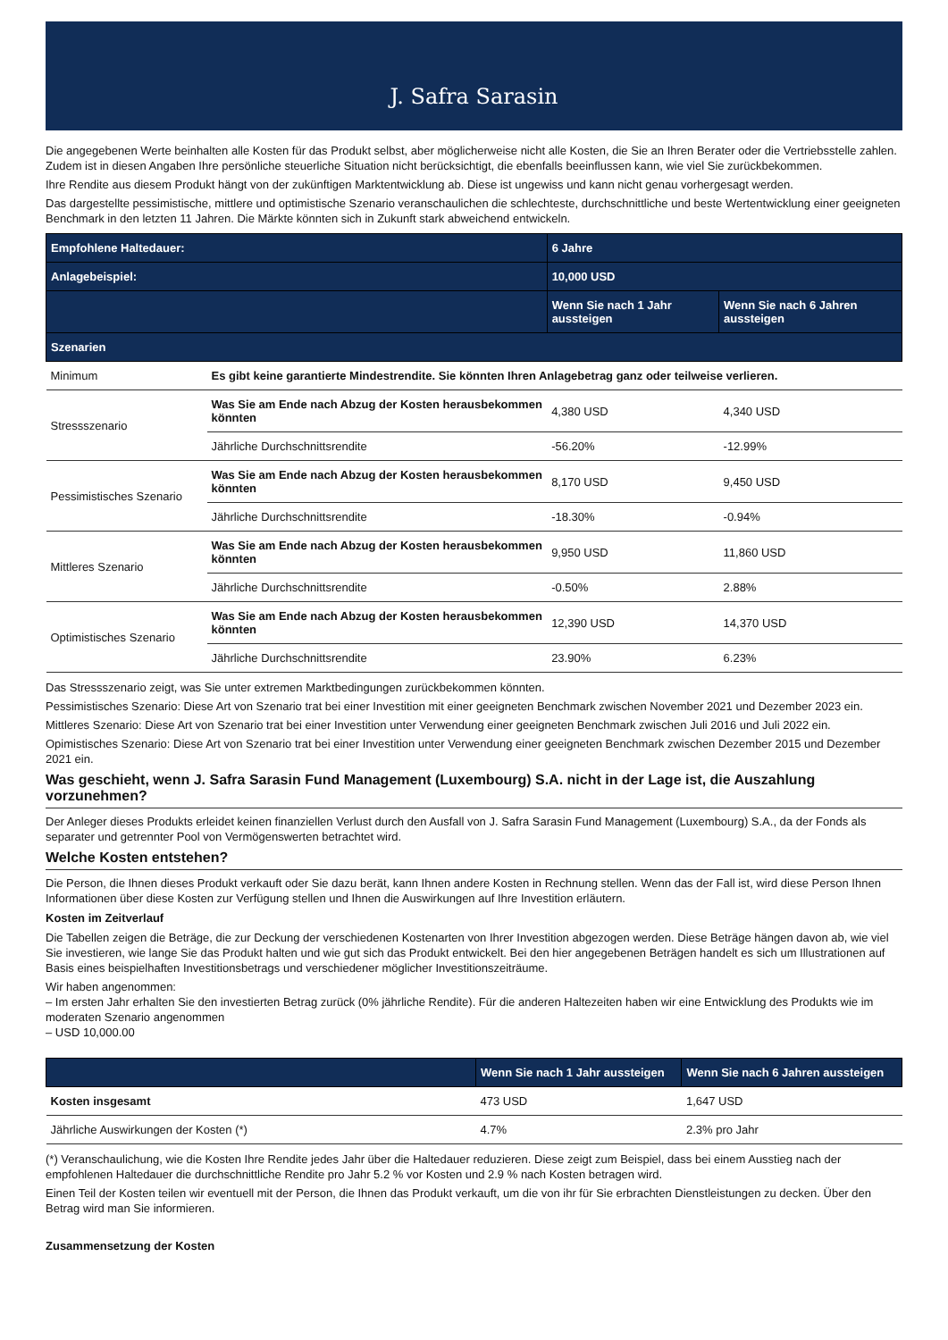J. Safra Sarasin
Die angegebenen Werte beinhalten alle Kosten für das Produkt selbst, aber möglicherweise nicht alle Kosten, die Sie an Ihren Berater oder die Vertriebsstelle zahlen. Zudem ist in diesen Angaben Ihre persönliche steuerliche Situation nicht berücksichtigt, die ebenfalls beeinflussen kann, wie viel Sie zurückbekommen.
Ihre Rendite aus diesem Produkt hängt von der zukünftigen Marktentwicklung ab. Diese ist ungewiss und kann nicht genau vorhergesagt werden.
Das dargestellte pessimistische, mittlere und optimistische Szenario veranschaulichen die schlechteste, durchschnittliche und beste Wertentwicklung einer geeigneten Benchmark in den letzten 11 Jahren. Die Märkte könnten sich in Zukunft stark abweichend entwickeln.
| Empfohlene Haltedauer: | | 6 Jahre | |
| --- | --- | --- | --- |
| Anlagebeispiel: | | 10,000 USD | |
| | | Wenn Sie nach 1 Jahr aussteigen | Wenn Sie nach 6 Jahren aussteigen |
| Szenarien | | | |
| Minimum | Es gibt keine garantierte Mindestrendite. Sie könnten Ihren Anlagebetrag ganz oder teilweise verlieren. | | |
| Stressszenario | Was Sie am Ende nach Abzug der Kosten herausbekommen könnten | 4,380 USD | 4,340 USD |
| | Jährliche Durchschnittsrendite | -56.20% | -12.99% |
| Pessimistisches Szenario | Was Sie am Ende nach Abzug der Kosten herausbekommen könnten | 8,170 USD | 9,450 USD |
| | Jährliche Durchschnittsrendite | -18.30% | -0.94% |
| Mittleres Szenario | Was Sie am Ende nach Abzug der Kosten herausbekommen könnten | 9,950 USD | 11,860 USD |
| | Jährliche Durchschnittsrendite | -0.50% | 2.88% |
| Optimistisches Szenario | Was Sie am Ende nach Abzug der Kosten herausbekommen könnten | 12,390 USD | 14,370 USD |
| | Jährliche Durchschnittsrendite | 23.90% | 6.23% |
Das Stressszenario zeigt, was Sie unter extremen Marktbedingungen zurückbekommen könnten.
Pessimistisches Szenario: Diese Art von Szenario trat bei einer Investition mit einer geeigneten Benchmark zwischen November 2021 und Dezember 2023 ein.
Mittleres Szenario: Diese Art von Szenario trat bei einer Investition unter Verwendung einer geeigneten Benchmark zwischen Juli 2016 und Juli 2022 ein.
Opimistisches Szenario: Diese Art von Szenario trat bei einer Investition unter Verwendung einer geeigneten Benchmark zwischen Dezember 2015 und Dezember 2021 ein.
Was geschieht, wenn J. Safra Sarasin Fund Management (Luxembourg) S.A. nicht in der Lage ist, die Auszahlung vorzunehmen?
Der Anleger dieses Produkts erleidet keinen finanziellen Verlust durch den Ausfall von J. Safra Sarasin Fund Management (Luxembourg) S.A., da der Fonds als separater und getrennter Pool von Vermögenswerten betrachtet wird.
Welche Kosten entstehen?
Die Person, die Ihnen dieses Produkt verkauft oder Sie dazu berät, kann Ihnen andere Kosten in Rechnung stellen. Wenn das der Fall ist, wird diese Person Ihnen Informationen über diese Kosten zur Verfügung stellen und Ihnen die Auswirkungen auf Ihre Investition erläutern.
Kosten im Zeitverlauf
Die Tabellen zeigen die Beträge, die zur Deckung der verschiedenen Kostenarten von Ihrer Investition abgezogen werden. Diese Beträge hängen davon ab, wie viel Sie investieren, wie lange Sie das Produkt halten und wie gut sich das Produkt entwickelt. Bei den hier angegebenen Beträgen handelt es sich um Illustrationen auf Basis eines beispielhaften Investitionsbetrags und verschiedener möglicher Investitionszeiträume.
Wir haben angenommen:
– Im ersten Jahr erhalten Sie den investierten Betrag zurück (0% jährliche Rendite). Für die anderen Haltezeiten haben wir eine Entwicklung des Produkts wie im moderaten Szenario angenommen
– USD 10,000.00
| | Wenn Sie nach 1 Jahr aussteigen | Wenn Sie nach 6 Jahren aussteigen |
| --- | --- | --- |
| Kosten insgesamt | 473 USD | 1,647 USD |
| Jährliche Auswirkungen der Kosten (*) | 4.7% | 2.3% pro Jahr |
(*) Veranschaulichung, wie die Kosten Ihre Rendite jedes Jahr über die Haltedauer reduzieren. Diese zeigt zum Beispiel, dass bei einem Ausstieg nach der empfohlenen Haltedauer die durchschnittliche Rendite pro Jahr 5.2 % vor Kosten und 2.9 % nach Kosten betragen wird.
Einen Teil der Kosten teilen wir eventuell mit der Person, die Ihnen das Produkt verkauft, um die von ihr für Sie erbrachten Dienstleistungen zu decken. Über den Betrag wird man Sie informieren.
Zusammensetzung der Kosten